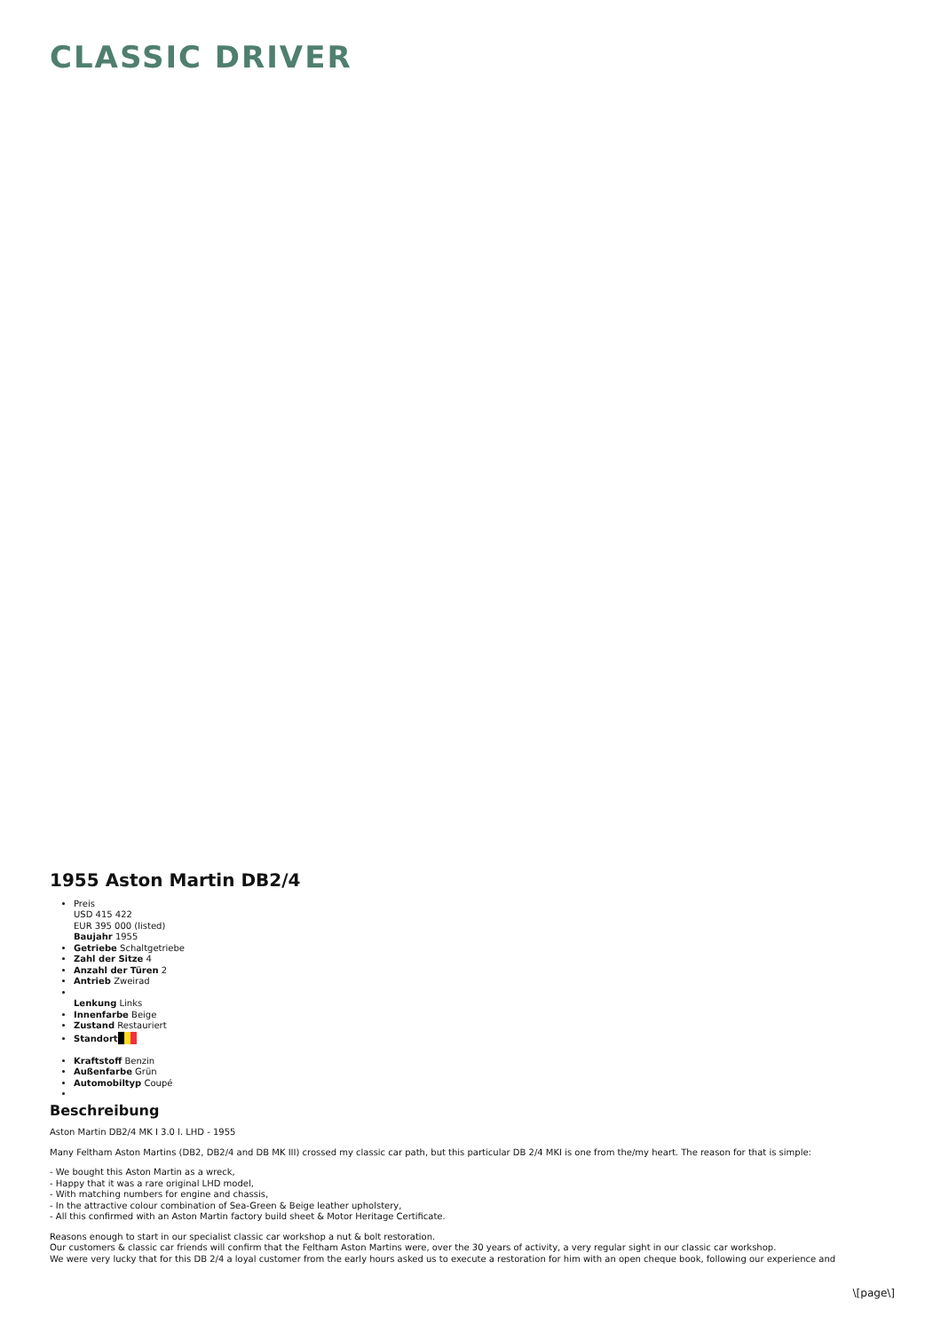CLASSIC DRIVER
1955 Aston Martin DB2/4
Preis
USD 415 422
EUR 395 000 (listed)
Baujahr 1955
Getriebe Schaltgetriebe
Zahl der Sitze 4
Anzahl der Türen 2
Antrieb Zweirad
Lenkung Links
Innenfarbe Beige
Zustand Restauriert
Standort
Kraftstoff Benzin
Außenfarbe Grün
Automobiltyp Coupé
Beschreibung
Aston Martin DB2/4 MK I 3.0 l. LHD - 1955
Many Feltham Aston Martins (DB2, DB2/4 and DB MK III) crossed my classic car path, but this particular DB 2/4 MKI is one from the/my heart. The reason for that is simple:
- We bought this Aston Martin as a wreck,
- Happy that it was a rare original LHD model,
- With matching numbers for engine and chassis,
- In the attractive colour combination of Sea-Green & Beige leather upholstery,
- All this confirmed with an Aston Martin factory build sheet & Motor Heritage Certificate.
Reasons enough to start in our specialist classic car workshop a nut & bolt restoration.
Our customers & classic car friends will confirm that the Feltham Aston Martins were, over the 30 years of activity, a very regular sight in our classic car workshop.
We were very lucky that for this DB 2/4 a loyal customer from the early hours asked us to execute a restoration for him with an open cheque book, following our experience and
\[page\]